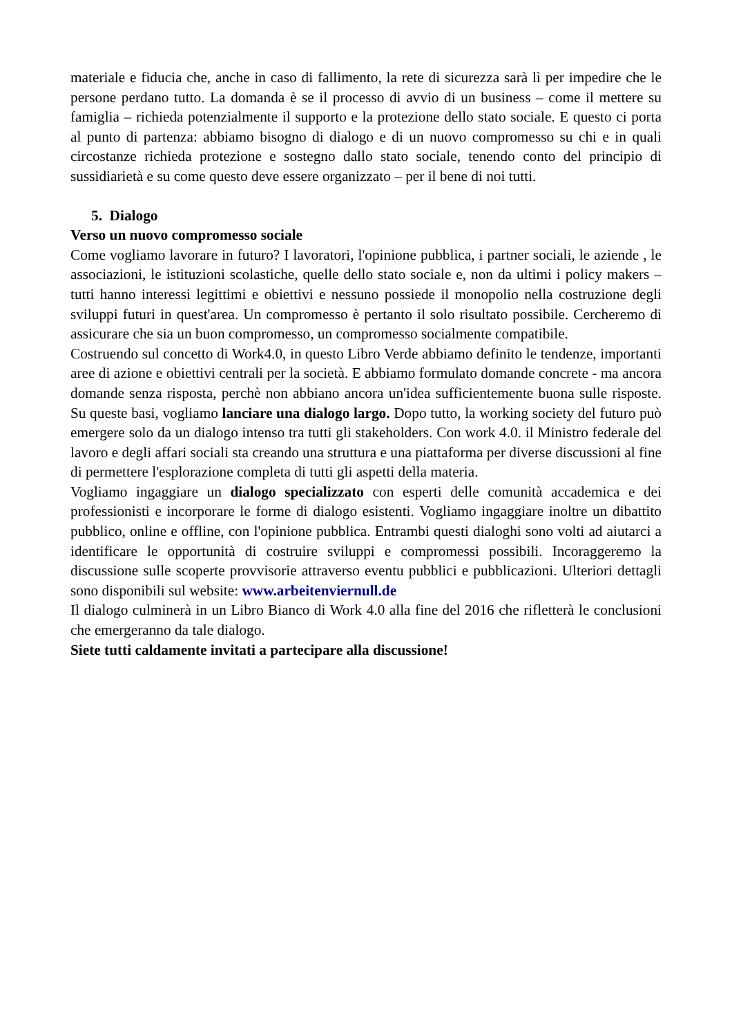materiale e fiducia che, anche in caso di fallimento, la rete di sicurezza sarà lì per impedire che le persone perdano tutto. La domanda è se il processo di avvio di un business – come il mettere su famiglia – richieda potenzialmente il supporto e la protezione dello stato sociale. E questo ci porta al punto di partenza: abbiamo bisogno di dialogo e di un nuovo compromesso su chi e in quali circostanze richieda protezione e sostegno dallo stato sociale, tenendo conto del principio di sussidiarietà e su come questo deve essere organizzato – per il bene di noi tutti.
5. Dialogo
Verso un nuovo compromesso sociale
Come vogliamo lavorare in futuro? I lavoratori, l'opinione pubblica, i partner sociali, le aziende , le associazioni, le istituzioni scolastiche, quelle dello stato sociale e, non da ultimi i policy makers – tutti hanno interessi legittimi e obiettivi e nessuno possiede il monopolio nella costruzione degli sviluppi futuri in quest'area. Un compromesso è pertanto il solo risultato possibile. Cercheremo di assicurare che sia un buon compromesso, un compromesso socialmente compatibile.
Costruendo sul concetto di Work4.0, in questo Libro Verde abbiamo definito le tendenze, importanti aree di azione e obiettivi centrali per la società. E abbiamo formulato domande concrete - ma ancora domande senza risposta, perchè non abbiano ancora un'idea sufficientemente buona sulle risposte. Su queste basi, vogliamo lanciare una dialogo largo. Dopo tutto, la working society del futuro può emergere solo da un dialogo intenso tra tutti gli stakeholders. Con work 4.0. il Ministro federale del lavoro e degli affari sociali sta creando una struttura e una piattaforma per diverse discussioni al fine di permettere l'esplorazione completa di tutti gli aspetti della materia.
Vogliamo ingaggiare un dialogo specializzato con esperti delle comunità accademica e dei professionisti e incorporare le forme di dialogo esistenti. Vogliamo ingaggiare inoltre un dibattito pubblico, online e offline, con l'opinione pubblica. Entrambi questi dialoghi sono volti ad aiutarci a identificare le opportunità di costruire sviluppi e compromessi possibili. Incoraggeremo la discussione sulle scoperte provvisorie attraverso eventu pubblici e pubblicazioni. Ulteriori dettagli sono disponibili sul website: www.arbeitenviernull.de
Il dialogo culminerà in un Libro Bianco di Work 4.0 alla fine del 2016 che rifletterà le conclusioni che emergeranno da tale dialogo.
Siete tutti caldamente invitati a partecipare alla discussione!